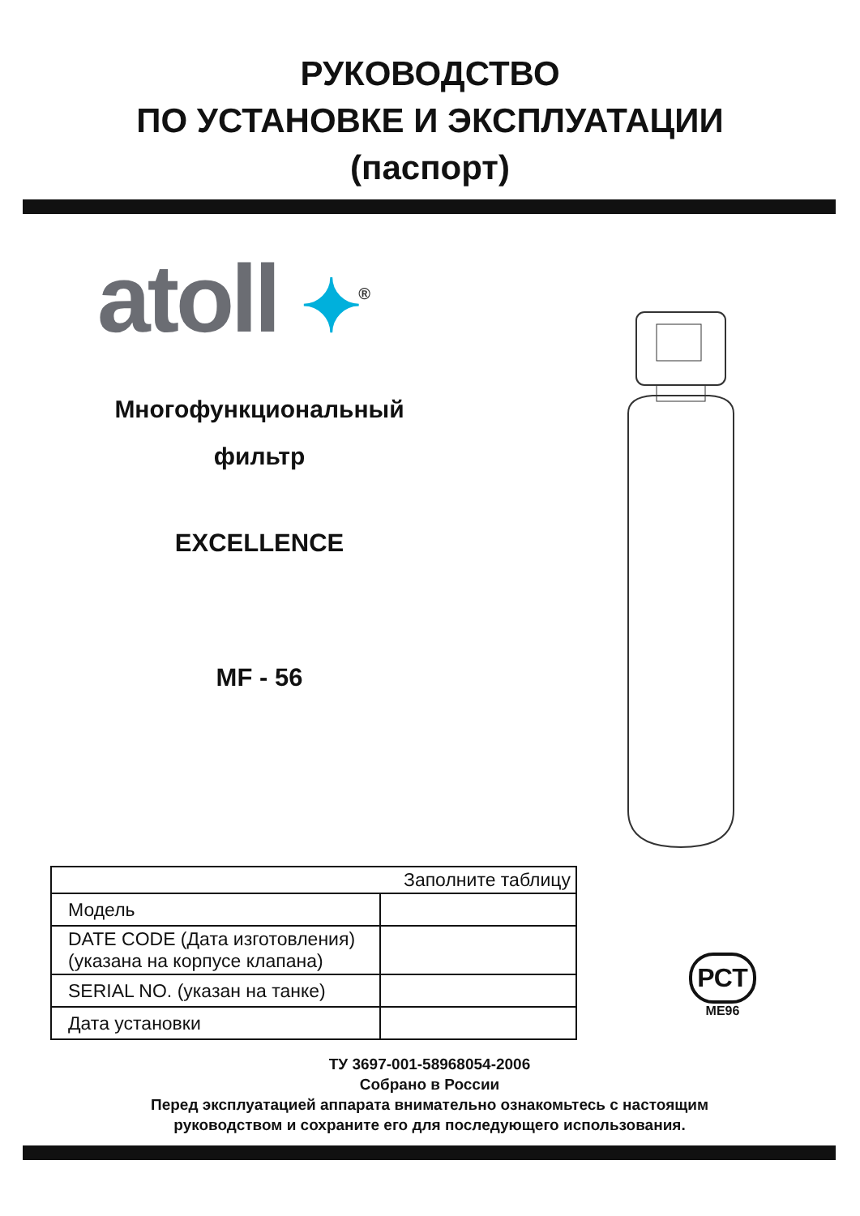РУКОВОДСТВО
ПО УСТАНОВКЕ И ЭКСПЛУАТАЦИИ
(паспорт)
atoll ✦<sup>®</sup>
Многофункциональный
фильтр
EXCELLENCE
MF - 56
| Заполните таблицу | |
| --- | --- |
| Модель | |
| DATE CODE (Дата изготовления) (указана на корпусе клапана) | |
| SERIAL NO. (указан на танке) | |
| Дата установки | |
РСТ
МЕ96
ТУ 3697-001-58968054-2006
Собрано в России
Перед эксплуатацией аппарата внимательно ознакомьтесь с настоящим
руководством и сохраните его для последующего использования.